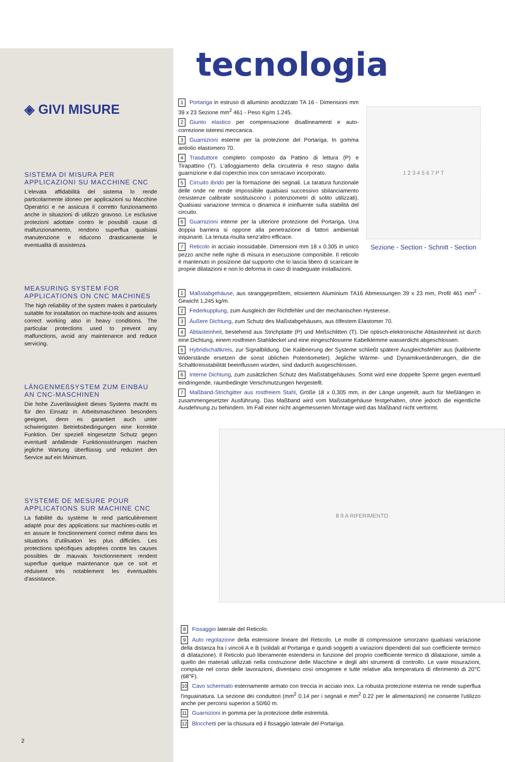◈ GIVI MISURE
SISTEMA DI MISURA PER APPLICAZIONI SU MACCHINE CNC
L'elevata affidabilità del sistema lo rende particolarmente idoneo per applicazioni su Macchine Operatrici e ne assicura il corretto funzionamento anche in situazioni di utilizzo gravoso. Le esclusive protezioni adottate contro le possibili cause di malfunzionamento, rendono superflua qualsiasi manutenzione e riducono drasticamente le eventualità di assistenza.
MEASURING SYSTEM FOR APPLICATIONS ON CNC MACHINES
The high reliability of the system makes it particularly suitable for installation on machine-tools and assures correct working also in heavy conditions. The particular protections used to prevent any malfunctions, avoid any maintenance and reduce servicing.
LÄNGENMEßSYSTEM ZUM EINBAU AN CNC-MASCHINEN
Die hohe Zuverlässigkeit dieses Systems macht es für den Einsatz in Arbeitsmaschinen besonders geeignet, denn es garantiert auch unter schwierigsten Betriebsbedingungen eine korrekte Funktion. Der speziell eingesetzte Schutz gegen eventuell anfallende Funktionsstörungen machen jegliche Wartung überflüssig und reduziert den Service auf ein Minimum.
SYSTEME DE MESURE POUR APPLICATIONS SUR MACHINE CNC
La fiabilité du système le rend particulièrement adapté pour des applications sur machines-outils et en assure le fonctionnement correct même dans les situations d'utilisation les plus difficiles. Les protections spécifiques adoptées contre les causes possibles de mauvais fonctionnement rendent superflue quelque maintenance que ce soit et réduisent très notablement les éventualités d'assistance.
tecnologia
1 Portariga in estruso di alluminio anodizzato TA 16 - Dimensioni mm 39 x 23 Sezione mm<sup>2</sup> 461 - Peso Kg/m 1.245.
2 Giunto elastico per compensazione disallineamenti e auto-correzione isteresi meccanica.
3 Guarnizioni esterne per la protezione del Portariga. In gomma antiolio elastomero 70.
4 Trasduttore completo composto da Pattino di lettura (P) e Tirapattino (T). L'alloggiamento della circuiteria è reso stagno dalla guarnizione e dal coperchio inox con serracavo incorporato.
5 Circuito ibrido per la formazione dei segnali. La taratura funzionale delle onde ne rende impossibile qualsiasi successivo sbilanciamento (resistenze calibrate sostituiscono i potenziometri di solito utilizzati). Qualsiasi variazione termica o dinamica è ininfluente sulla stabilità del circuito.
6 Guarnizioni interne per la ulteriore protezione del Portariga. Una doppia barriera si oppone alla penetrazione di fattori ambientali inquinanti. La tenuta risulta senz'altro efficace.
7 Reticolo in acciaio inossidabile. Dimensioni mm 18 x 0.305 in unico pezzo anche nelle righe di misura in esecuzione componibile. Il reticolo è mantenuto in posizione dal supporto che lo lascia libero di scaricare le proprie dilatazioni e non lo deforma in caso di inadeguate installazioni.
1 2 3 4 5 6 7 P T
Sezione - Section - Schnitt - Section
1 Maßstabgehäuse, aus stranggepreßtem, eloxiertem Aluminium TA16 Abmessungen 39 x 23 mm, Profil 461 mm<sup>2</sup> - Gewicht 1,245 kg/m.
2 Federkupplung, zum Ausgleich der Richtfehler und der mechanischen Hysterese.
3 Äußere Dichtung, zum Schutz des Maßstabgehäuses, aus ölfestem Elastomer 70.
4 Abtasteinheit, bestehend aus Strichplatte (P) und Meßschlitten (T). Die optisch-elektronische Abtasteinheit ist durch eine Dichtung, einem rostfreien Stahldeckel und eine eingeschlossene Kabelklemme wasserdicht abgeschlossen.
5 Hybridschaltkreis, zur Signalbildung. Die Kalibrierung der Systeme schließt spätere Ausgleichsfehler aus (kalibrierte Widerstände ersetzen die sonst üblichen Potentiometer). Jegliche Wärme- und Dynamikveränderungen, die die Schaltkreisstabilität beeinflussen würden, sind dadurch ausgeschlossen.
6 Interne Dichtung, zum zusätzlichen Schutz des Maßstabgehäuses. Somit wird eine doppelte Sperre gegen eventuell eindringende, raumbedingte Verschmutzungen hergestellt.
7 Maßband-Strichgitter aus rostfreiem Stahl, Größe 18 x 0,305 mm, in der Länge ungeteilt, auch für Meßlängen in zusammengesetzter Ausführung. Das Maßband wird vom Maßstabgehäuse festgehalten, ohne jedoch die eigentliche Ausdehnung zu behindern. Im Fall einer nicht angemessenen Montage wird das Maßband nicht verformt.
8 9 A RIFERIMENTO
8 Fissaggio laterale del Reticolo.
9 Auto regolazione della estensione lineare del Reticolo. Le molle di compressione smorzano qualsiasi variazione della distanza fra i vincoli A e B (solidali al Portariga e quindi soggetti a variazioni dipendenti dal suo coefficiente termico di dilatazione). Il Reticolo può liberamente estendersi in funzione del proprio coefficiente termico di dilatazione, simile a quello dei materiali utilizzati nella costruzione delle Macchine e degli altri strumenti di controllo. Le varie misurazioni, compiute nel corso delle lavorazioni, diventano così omogenee e tutte relative alla temperatura di riferimento di 20°C (68°F).
10 Cavo schermato esternamente armato con treccia in acciaio inox. La robusta protezione esterna ne rende superflua l'inguainatura. La sezione dei conduttori (mm<sup>2</sup> 0.14 per i segnali e mm<sup>2</sup> 0.22 per le alimentazioni) ne consente l'utilizzo anche per percorsi superiori a 50/60 m.
11 Guarnizioni in gomma per la protezione delle estremità.
12 Blocchetti per la chiusura ed il fissaggio laterale del Portariga.
2